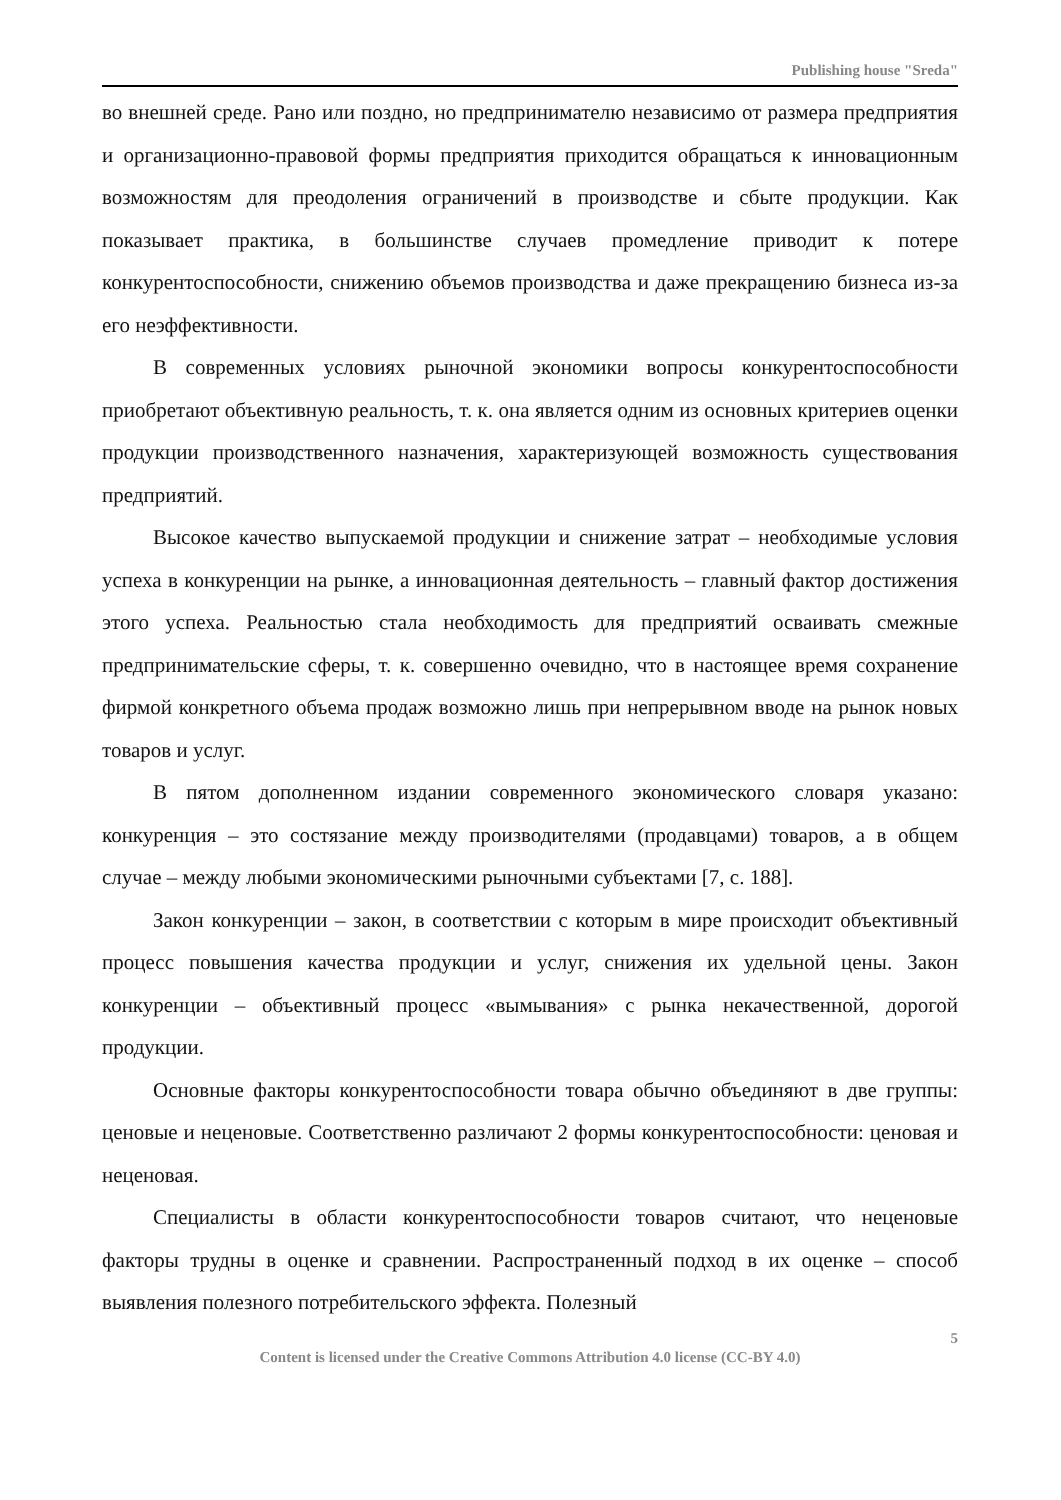Publishing house "Sreda"
во внешней среде. Рано или поздно, но предпринимателю независимо от размера предприятия и организационно-правовой формы предприятия приходится обращаться к инновационным возможностям для преодоления ограничений в производстве и сбыте продукции. Как показывает практика, в большинстве случаев промедление приводит к потере конкурентоспособности, снижению объемов производства и даже прекращению бизнеса из-за его неэффективности.
В современных условиях рыночной экономики вопросы конкурентоспособности приобретают объективную реальность, т. к. она является одним из основных критериев оценки продукции производственного назначения, характеризующей возможность существования предприятий.
Высокое качество выпускаемой продукции и снижение затрат – необходимые условия успеха в конкуренции на рынке, а инновационная деятельность – главный фактор достижения этого успеха. Реальностью стала необходимость для предприятий осваивать смежные предпринимательские сферы, т. к. совершенно очевидно, что в настоящее время сохранение фирмой конкретного объема продаж возможно лишь при непрерывном вводе на рынок новых товаров и услуг.
В пятом дополненном издании современного экономического словаря указано: конкуренция – это состязание между производителями (продавцами) товаров, а в общем случае – между любыми экономическими рыночными субъектами [7, с. 188].
Закон конкуренции – закон, в соответствии с которым в мире происходит объективный процесс повышения качества продукции и услуг, снижения их удельной цены. Закон конкуренции – объективный процесс «вымывания» с рынка некачественной, дорогой продукции.
Основные факторы конкурентоспособности товара обычно объединяют в две группы: ценовые и неценовые. Соответственно различают 2 формы конкурентоспособности: ценовая и неценовая.
Специалисты в области конкурентоспособности товаров считают, что неценовые факторы трудны в оценке и сравнении. Распространенный подход в их оценке – способ выявления полезного потребительского эффекта. Полезный
5
Content is licensed under the Creative Commons Attribution 4.0 license (CC-BY 4.0)